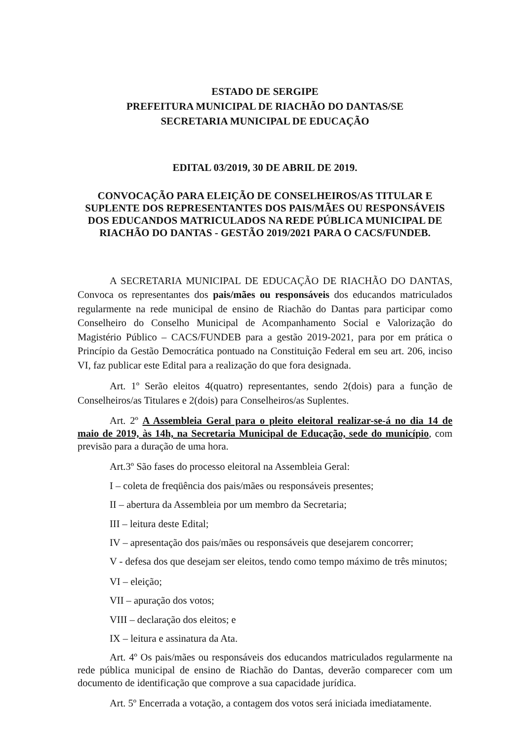ESTADO DE SERGIPE
PREFEITURA MUNICIPAL DE RIACHÃO DO DANTAS/SE
SECRETARIA MUNICIPAL DE EDUCAÇÃO
EDITAL 03/2019, 30 DE ABRIL DE 2019.
CONVOCAÇÃO PARA ELEIÇÃO DE CONSELHEIROS/AS TITULAR E SUPLENTE DOS REPRESENTANTES DOS PAIS/MÃES OU RESPONSÁVEIS DOS EDUCANDOS MATRICULADOS NA REDE PÚBLICA MUNICIPAL DE RIACHÃO DO DANTAS - GESTÃO 2019/2021 PARA O CACS/FUNDEB.
A SECRETARIA MUNICIPAL DE EDUCAÇÃO DE RIACHÃO DO DANTAS, Convoca os representantes dos pais/mães ou responsáveis dos educandos matriculados regularmente na rede municipal de ensino de Riachão do Dantas para participar como Conselheiro do Conselho Municipal de Acompanhamento Social e Valorização do Magistério Público – CACS/FUNDEB para a gestão 2019-2021, para por em prática o Princípio da Gestão Democrática pontuado na Constituição Federal em seu art. 206, inciso VI, faz publicar este Edital para a realização do que fora designada.
Art. 1º Serão eleitos 4(quatro) representantes, sendo 2(dois) para a função de Conselheiros/as Titulares e 2(dois) para Conselheiros/as Suplentes.
Art. 2º A Assembleia Geral para o pleito eleitoral realizar-se-á no dia 14 de maio de 2019, às 14h, na Secretaria Municipal de Educação, sede do município, com previsão para a duração de uma hora.
Art.3º São fases do processo eleitoral na Assembleia Geral:
I – coleta de freqüência dos pais/mães ou responsáveis presentes;
II – abertura da Assembleia por um membro da Secretaria;
III – leitura deste Edital;
IV – apresentação dos pais/mães ou responsáveis que desejarem concorrer;
V - defesa dos que desejam ser eleitos, tendo como tempo máximo de três minutos;
VI – eleição;
VII – apuração dos votos;
VIII – declaração dos eleitos; e
IX – leitura e assinatura da Ata.
Art. 4º Os pais/mães ou responsáveis dos educandos matriculados regularmente na rede pública municipal de ensino de Riachão do Dantas, deverão comparecer com um documento de identificação que comprove a sua capacidade jurídica.
Art. 5º Encerrada a votação, a contagem dos votos será iniciada imediatamente.